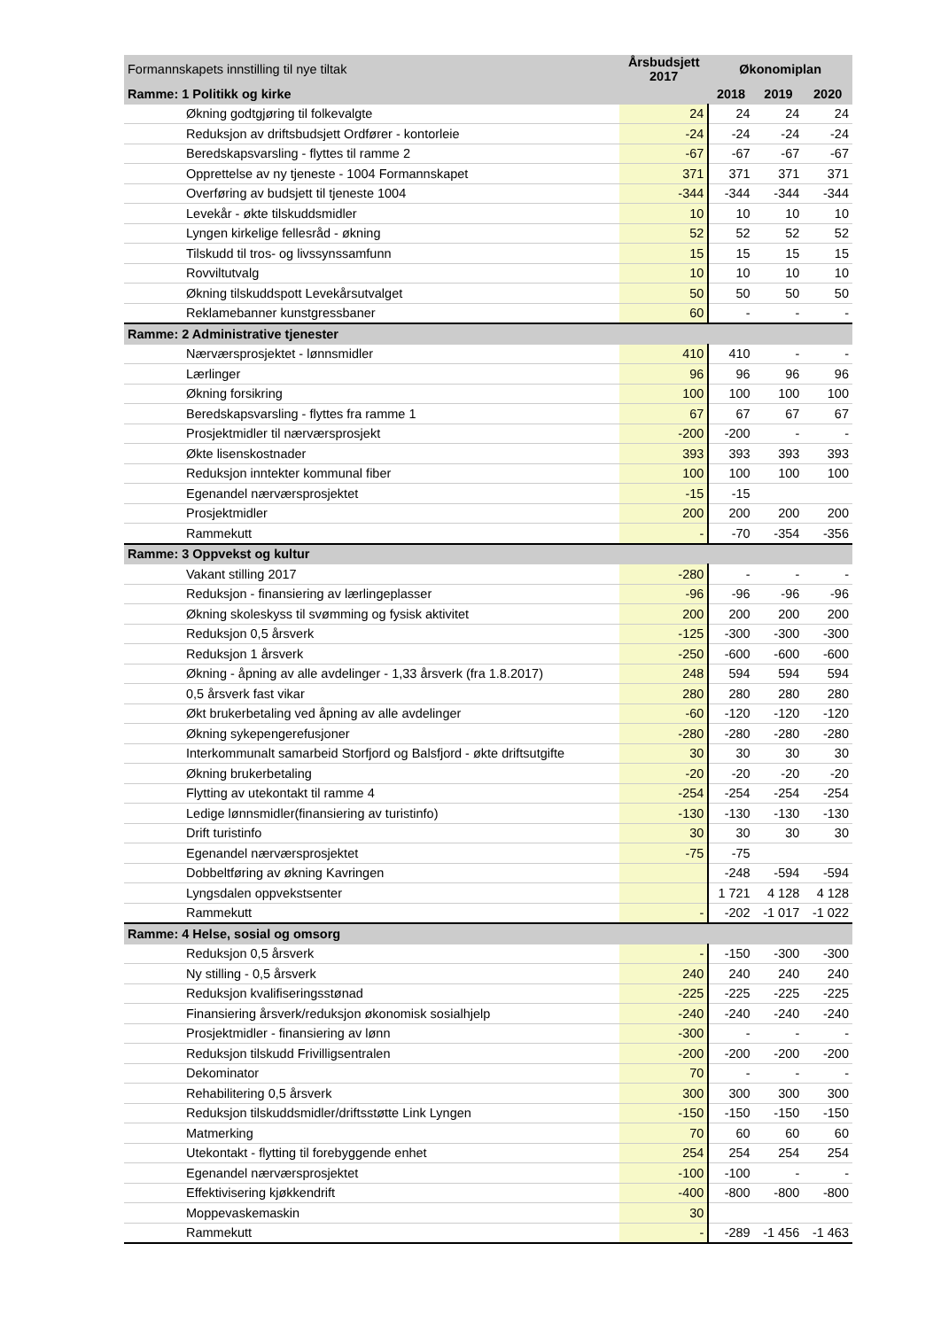| Formannskapets innstilling til nye tiltak | | Årsbudsjett 2017 | Økonomiplan | | |
| --- | --- | --- | --- | --- | --- |
| Ramme: 1 Politikk og kirke | | | 2018 | 2019 | 2020 |
| | Økning godtgjøring til folkevalgte | 24 | 24 | 24 | 24 |
| | Reduksjon av driftsbudsjett Ordfører - kontorleie | -24 | -24 | -24 | -24 |
| | Beredskapsvarsling - flyttes til ramme 2 | -67 | -67 | -67 | -67 |
| | Opprettelse av ny tjeneste - 1004 Formannskapet | 371 | 371 | 371 | 371 |
| | Overføring av budsjett til tjeneste 1004 | -344 | -344 | -344 | -344 |
| | Levekår - økte tilskuddsmidler | 10 | 10 | 10 | 10 |
| | Lyngen kirkelige fellesråd - økning | 52 | 52 | 52 | 52 |
| | Tilskudd til tros- og livssynssamfunn | 15 | 15 | 15 | 15 |
| | Rovviltutvalg | 10 | 10 | 10 | 10 |
| | Økning tilskuddspott Levekårsutvalget | 50 | 50 | 50 | 50 |
| | Reklamebanner kunstgressbaner | 60 | - | - | - |
| Ramme: 2 Administrative tjenester | | | | | |
| | Nærværsprosjektet - lønnsmidler | 410 | 410 | - | - |
| | Lærlinger | 96 | 96 | 96 | 96 |
| | Økning forsikring | 100 | 100 | 100 | 100 |
| | Beredskapsvarsling - flyttes fra ramme 1 | 67 | 67 | 67 | 67 |
| | Prosjektmidler til nærværsprosjekt | -200 | -200 | - | - |
| | Økte lisenskostnader | 393 | 393 | 393 | 393 |
| | Reduksjon inntekter kommunal fiber | 100 | 100 | 100 | 100 |
| | Egenandel nærværsprosjektet | -15 | -15 | | |
| | Prosjektmidler | 200 | 200 | 200 | 200 |
| | Rammekutt | - | -70 | -354 | -356 |
| Ramme: 3 Oppvekst og kultur | | | | | |
| | Vakant stilling 2017 | -280 | - | - | - |
| | Reduksjon - finansiering av lærlingeplasser | -96 | -96 | -96 | -96 |
| | Økning skoleskyss til svømming og fysisk aktivitet | 200 | 200 | 200 | 200 |
| | Reduksjon 0,5 årsverk | -125 | -300 | -300 | -300 |
| | Reduksjon 1 årsverk | -250 | -600 | -600 | -600 |
| | Økning - åpning av alle avdelinger - 1,33 årsverk (fra 1.8.2017) | 248 | 594 | 594 | 594 |
| | 0,5 årsverk fast vikar | 280 | 280 | 280 | 280 |
| | Økt brukerbetaling ved åpning av alle avdelinger | -60 | -120 | -120 | -120 |
| | Økning sykepengerefusjoner | -280 | -280 | -280 | -280 |
| | Interkommunalt samarbeid Storfjord og Balsfjord - økte driftsutgifte | 30 | 30 | 30 | 30 |
| | Økning brukerbetaling | -20 | -20 | -20 | -20 |
| | Flytting av utekontakt til ramme 4 | -254 | -254 | -254 | -254 |
| | Ledige lønnsmidler(finansiering av turistinfo) | -130 | -130 | -130 | -130 |
| | Drift turistinfo | 30 | 30 | 30 | 30 |
| | Egenandel nærværsprosjektet | -75 | -75 | | |
| | Dobbeltføring av økning Kavringen | | -248 | -594 | -594 |
| | Lyngsdalen oppvekstsenter | | 1 721 | 4 128 | 4 128 |
| | Rammekutt | - | -202 | -1 017 | -1 022 |
| Ramme: 4 Helse, sosial og omsorg | | | | | |
| | Reduksjon 0,5 årsverk | - | -150 | -300 | -300 |
| | Ny stilling - 0,5 årsverk | 240 | 240 | 240 | 240 |
| | Reduksjon kvalifiseringsstønad | -225 | -225 | -225 | -225 |
| | Finansiering årsverk/reduksjon økonomisk sosialhjelp | -240 | -240 | -240 | -240 |
| | Prosjektmidler - finansiering av lønn | -300 | - | - | - |
| | Reduksjon tilskudd Frivilligsentralen | -200 | -200 | -200 | -200 |
| | Dekominator | 70 | - | - | - |
| | Rehabilitering 0,5 årsverk | 300 | 300 | 300 | 300 |
| | Reduksjon tilskuddsmidler/driftsstøtte Link Lyngen | -150 | -150 | -150 | -150 |
| | Matmerking | 70 | 60 | 60 | 60 |
| | Utekontakt - flytting til forebyggende enhet | 254 | 254 | 254 | 254 |
| | Egenandel nærværsprosjektet | -100 | -100 | - | - |
| | Effektivisering kjøkkendrift | -400 | -800 | -800 | -800 |
| | Moppevaskemaskin | 30 | | | |
| | Rammekutt | - | -289 | -1 456 | -1 463 |